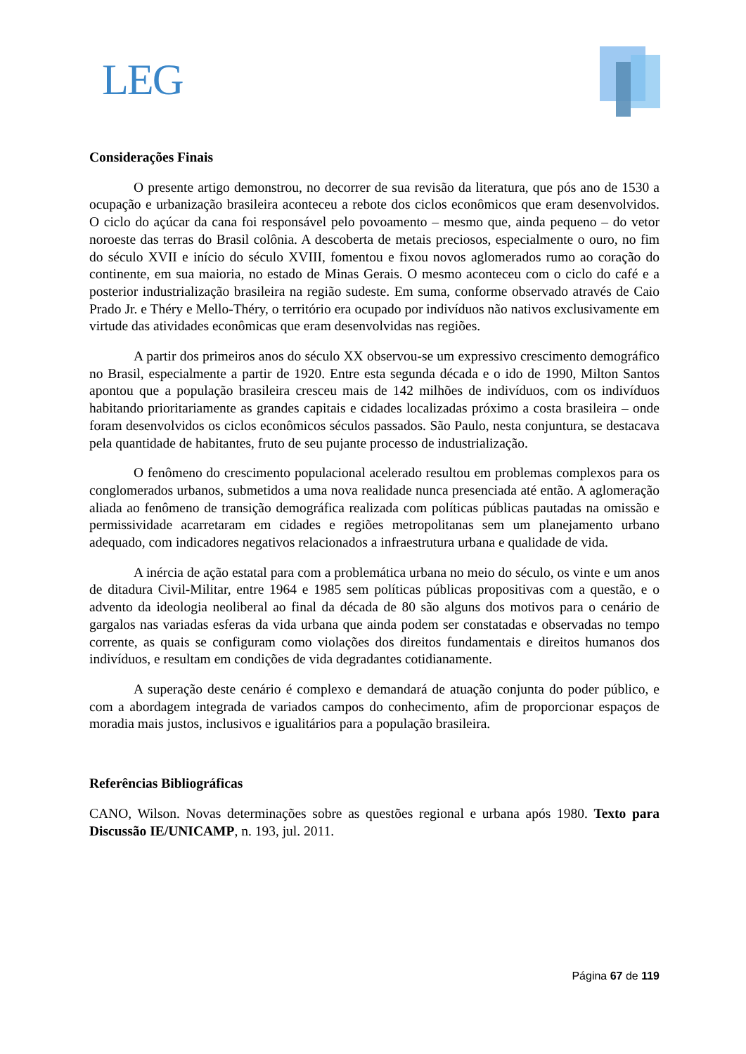LEG
Considerações Finais
O presente artigo demonstrou, no decorrer de sua revisão da literatura, que pós ano de 1530 a ocupação e urbanização brasileira aconteceu a rebote dos ciclos econômicos que eram desenvolvidos. O ciclo do açúcar da cana foi responsável pelo povoamento – mesmo que, ainda pequeno – do vetor noroeste das terras do Brasil colônia. A descoberta de metais preciosos, especialmente o ouro, no fim do século XVII e início do século XVIII, fomentou e fixou novos aglomerados rumo ao coração do continente, em sua maioria, no estado de Minas Gerais. O mesmo aconteceu com o ciclo do café e a posterior industrialização brasileira na região sudeste. Em suma, conforme observado através de Caio Prado Jr. e Théry e Mello-Théry, o território era ocupado por indivíduos não nativos exclusivamente em virtude das atividades econômicas que eram desenvolvidas nas regiões.
A partir dos primeiros anos do século XX observou-se um expressivo crescimento demográfico no Brasil, especialmente a partir de 1920. Entre esta segunda década e o ido de 1990, Milton Santos apontou que a população brasileira cresceu mais de 142 milhões de indivíduos, com os indivíduos habitando prioritariamente as grandes capitais e cidades localizadas próximo a costa brasileira – onde foram desenvolvidos os ciclos econômicos séculos passados. São Paulo, nesta conjuntura, se destacava pela quantidade de habitantes, fruto de seu pujante processo de industrialização.
O fenômeno do crescimento populacional acelerado resultou em problemas complexos para os conglomerados urbanos, submetidos a uma nova realidade nunca presenciada até então. A aglomeração aliada ao fenômeno de transição demográfica realizada com políticas públicas pautadas na omissão e permissividade acarretaram em cidades e regiões metropolitanas sem um planejamento urbano adequado, com indicadores negativos relacionados a infraestrutura urbana e qualidade de vida.
A inércia de ação estatal para com a problemática urbana no meio do século, os vinte e um anos de ditadura Civil-Militar, entre 1964 e 1985 sem políticas públicas propositivas com a questão, e o advento da ideologia neoliberal ao final da década de 80 são alguns dos motivos para o cenário de gargalos nas variadas esferas da vida urbana que ainda podem ser constatadas e observadas no tempo corrente, as quais se configuram como violações dos direitos fundamentais e direitos humanos dos indivíduos, e resultam em condições de vida degradantes cotidianamente.
A superação deste cenário é complexo e demandará de atuação conjunta do poder público, e com a abordagem integrada de variados campos do conhecimento, afim de proporcionar espaços de moradia mais justos, inclusivos e igualitários para a população brasileira.
Referências Bibliográficas
CANO, Wilson. Novas determinações sobre as questões regional e urbana após 1980. Texto para Discussão IE/UNICAMP, n. 193, jul. 2011.
Página 67 de 119